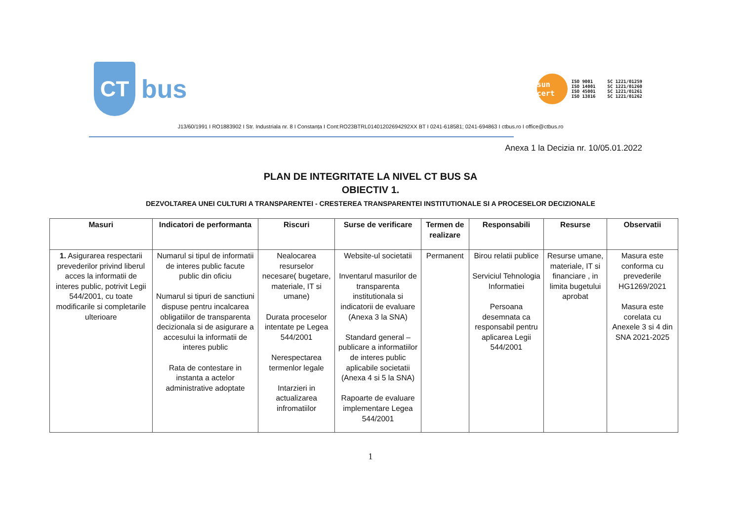CT
bus
sun cert
ISO 9001
ISO 14001
ISO 45001
ISO 13816
SC 1221/01259
SC 1221/01260
SC 1221/01261
SC 1221/01262
J13/60/1991 I RO1883902 I Str. Industriala nr. 8 I Constanța I Cont:RO23BTRL01401202694292XX BT I 0241-618581; 0241-694863 I ctbus.ro I office@ctbus.ro
Anexa 1 la Decizia nr. 10/05.01.2022
PLAN DE INTEGRITATE LA NIVEL CT BUS SA
OBIECTIV 1.
DEZVOLTAREA UNEI CULTURI A TRANSPARENTEI - CRESTEREA TRANSPARENTEI INSTITUTIONALE SI A PROCESELOR DECIZIONALE
| Masuri | Indicatori de performanta | Riscuri | Surse de verificare | Termen de realizare | Responsabili | Resurse | Observatii |
| --- | --- | --- | --- | --- | --- | --- | --- |
| 1. Asigurarea respectarii prevederilor privind liberul acces la informatii de interes public, potrivit Legii 544/2001, cu toate modificarile si completarile ulterioare | Numarul si tipul de informatii de interes public facute public din oficiu Numarul si tipuri de sanctiuni dispuse pentru incalcarea obligatiilor de transparenta decizionala si de asigurare a accesului la informatii de interes public Rata de contestare in instanta a actelor administrative adoptate | Nealocarea resurselor necesare( bugetare, materiale, IT si umane) Durata proceselor intentate pe Legea 544/2001 Nerespectarea termenlor legale Intarzieri in actualizarea infromatiilor | Website-ul societatii Inventarul masurilor de transparenta institutionala si indicatorii de evaluare (Anexa 3 la SNA) Standard general – publicare a informatiilor de interes public aplicabile societatii (Anexa 4 si 5 la SNA) Rapoarte de evaluare implementare Legea 544/2001 | Permanent | Birou relatii publice Serviciul Tehnologia Informatiei Persoana desemnata ca responsabil pentru aplicarea Legii 544/2001 | Resurse umane, materiale, IT si financiare , in limita bugetului aprobat | Masura este conforma cu prevederile HG1269/2021 Masura este corelata cu Anexele 3 si 4 din SNA 2021-2025 |
1